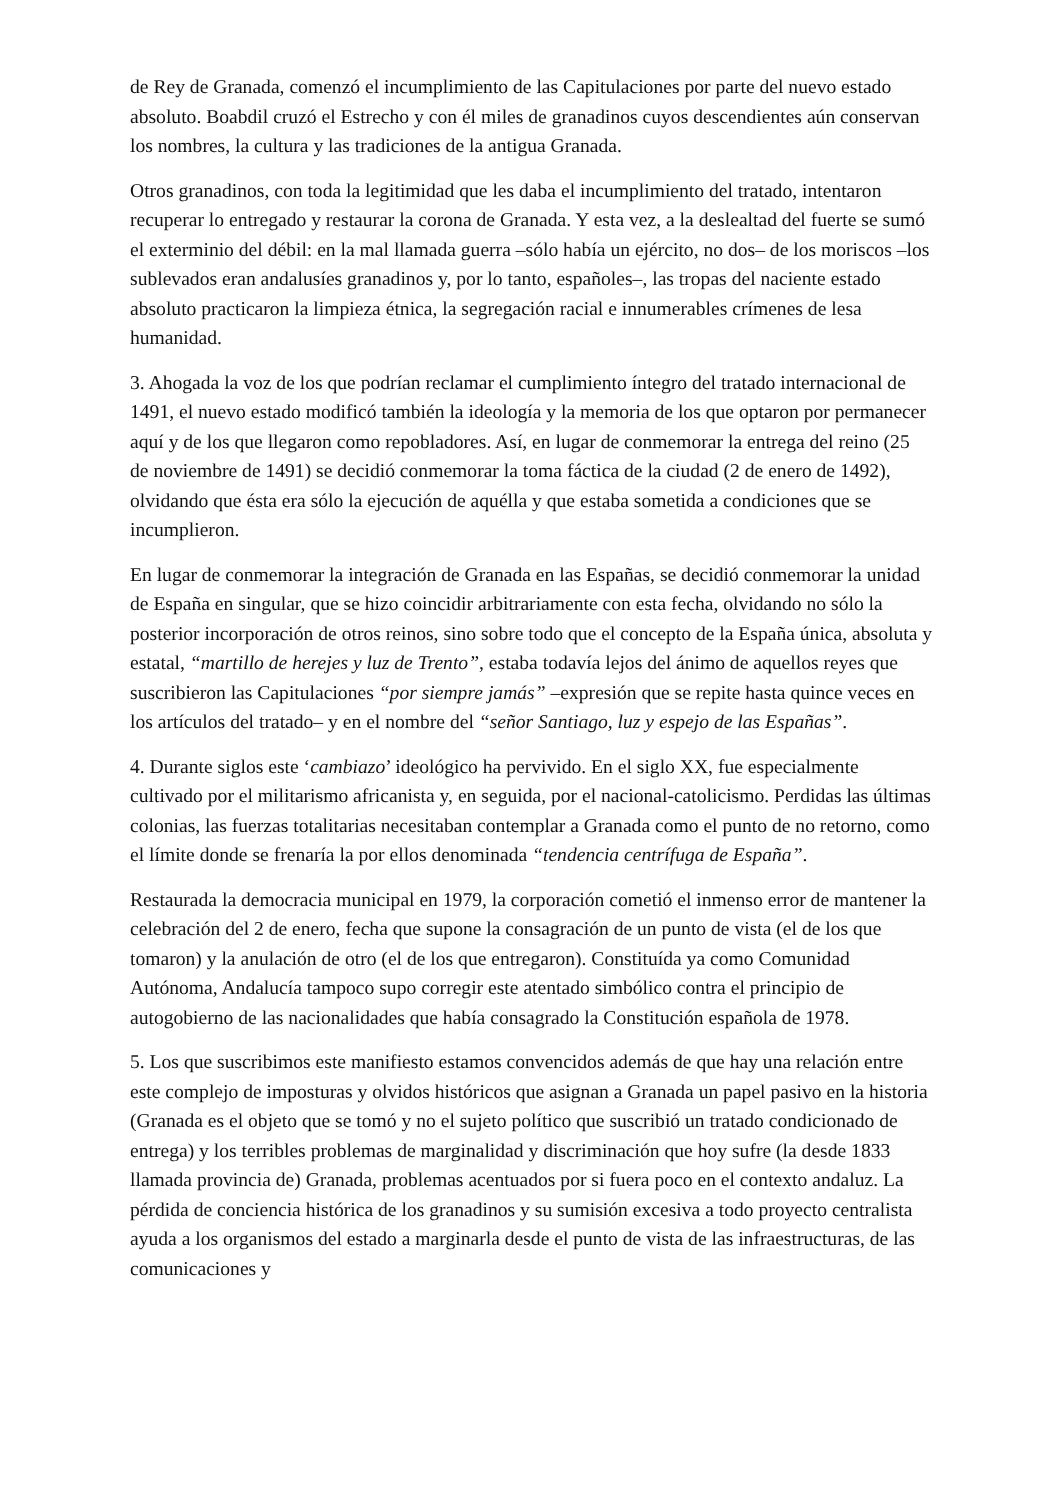de Rey de Granada, comenzó el incumplimiento de las Capitulaciones por parte del nuevo estado absoluto. Boabdil cruzó el Estrecho y con él miles de granadinos cuyos descendientes aún conservan los nombres, la cultura y las tradiciones de la antigua Granada.
Otros granadinos, con toda la legitimidad que les daba el incumplimiento del tratado, intentaron recuperar lo entregado y restaurar la corona de Granada. Y esta vez, a la deslealtad del fuerte se sumó el exterminio del débil: en la mal llamada guerra –sólo había un ejército, no dos– de los moriscos –los sublevados eran andalusíes granadinos y, por lo tanto, españoles–, las tropas del naciente estado absoluto practicaron la limpieza étnica, la segregación racial e innumerables crímenes de lesa humanidad.
3. Ahogada la voz de los que podrían reclamar el cumplimiento íntegro del tratado internacional de 1491, el nuevo estado modificó también la ideología y la memoria de los que optaron por permanecer aquí y de los que llegaron como repobladores. Así, en lugar de conmemorar la entrega del reino (25 de noviembre de 1491) se decidió conmemorar la toma fáctica de la ciudad (2 de enero de 1492), olvidando que ésta era sólo la ejecución de aquélla y que estaba sometida a condiciones que se incumplieron.
En lugar de conmemorar la integración de Granada en las Españas, se decidió conmemorar la unidad de España en singular, que se hizo coincidir arbitrariamente con esta fecha, olvidando no sólo la posterior incorporación de otros reinos, sino sobre todo que el concepto de la España única, absoluta y estatal, “martillo de herejes y luz de Trento”, estaba todavía lejos del ánimo de aquellos reyes que suscribieron las Capitulaciones “por siempre jamás” –expresión que se repite hasta quince veces en los artículos del tratado– y en el nombre del “señor Santiago, luz y espejo de las Españas”.
4. Durante siglos este ‘cambiazo’ ideológico ha pervivido. En el siglo XX, fue especialmente cultivado por el militarismo africanista y, en seguida, por el nacional-catolicismo. Perdidas las últimas colonias, las fuerzas totalitarias necesitaban contemplar a Granada como el punto de no retorno, como el límite donde se frenaría la por ellos denominada “tendencia centrífuga de España”.
Restaurada la democracia municipal en 1979, la corporación cometió el inmenso error de mantener la celebración del 2 de enero, fecha que supone la consagración de un punto de vista (el de los que tomaron) y la anulación de otro (el de los que entregaron). Constituída ya como Comunidad Autónoma, Andalucía tampoco supo corregir este atentado simbólico contra el principio de autogobierno de las nacionalidades que había consagrado la Constitución española de 1978.
5. Los que suscribimos este manifiesto estamos convencidos además de que hay una relación entre este complejo de imposturas y olvidos históricos que asignan a Granada un papel pasivo en la historia (Granada es el objeto que se tomó y no el sujeto político que suscribió un tratado condicionado de entrega) y los terribles problemas de marginalidad y discriminación que hoy sufre (la desde 1833 llamada provincia de) Granada, problemas acentuados por si fuera poco en el contexto andaluz. La pérdida de conciencia histórica de los granadinos y su sumisión excesiva a todo proyecto centralista ayuda a los organismos del estado a marginarla desde el punto de vista de las infraestructuras, de las comunicaciones y